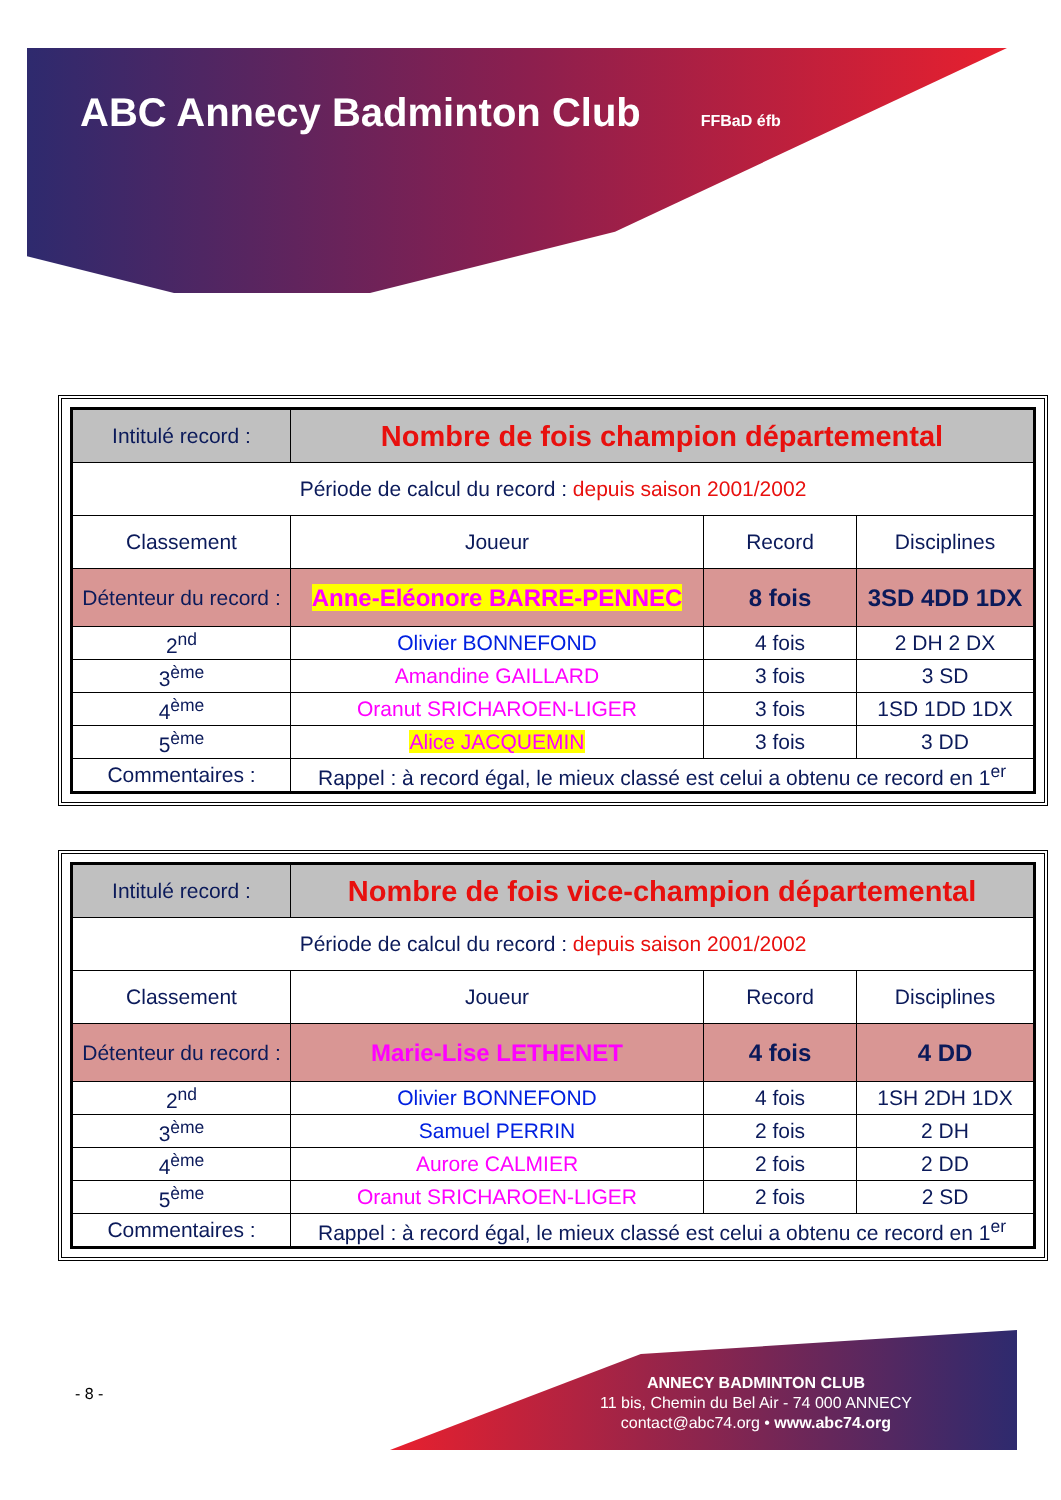ABC Annecy Badminton Club FFBaD éfb
| Intitulé record : | Nombre de fois champion départemental | | |
| Période de calcul du record : depuis saison 2001/2002 | | | |
| Classement | Joueur | Record | Disciplines |
| Détenteur du record : | Anne-Eléonore BARRE-PENNEC | 8 fois | 3SD 4DD 1DX |
| 2<sup>nd</sup> | Olivier BONNEFOND | 4 fois | 2 DH 2 DX |
| 3<sup>ème</sup> | Amandine GAILLARD | 3 fois | 3 SD |
| 4<sup>ème</sup> | Oranut SRICHAROEN-LIGER | 3 fois | 1SD 1DD 1DX |
| 5<sup>ème</sup> | Alice JACQUEMIN | 3 fois | 3 DD |
| Commentaires : | Rappel : à record égal, le mieux classé est celui a obtenu ce record en 1<sup>er</sup> | | |
| Intitulé record : | Nombre de fois vice-champion départemental | | |
| Période de calcul du record : depuis saison 2001/2002 | | | |
| Classement | Joueur | Record | Disciplines |
| Détenteur du record : | Marie-Lise LETHENET | 4 fois | 4 DD |
| 2<sup>nd</sup> | Olivier BONNEFOND | 4 fois | 1SH 2DH 1DX |
| 3<sup>ème</sup> | Samuel PERRIN | 2 fois | 2 DH |
| 4<sup>ème</sup> | Aurore CALMIER | 2 fois | 2 DD |
| 5<sup>ème</sup> | Oranut SRICHAROEN-LIGER | 2 fois | 2 SD |
| Commentaires : | Rappel : à record égal, le mieux classé est celui a obtenu ce record en 1<sup>er</sup> | | |
- 8 -
ANNECY BADMINTON CLUB
11 bis, Chemin du Bel Air - 74 000 ANNECY
contact@abc74.org • www.abc74.org